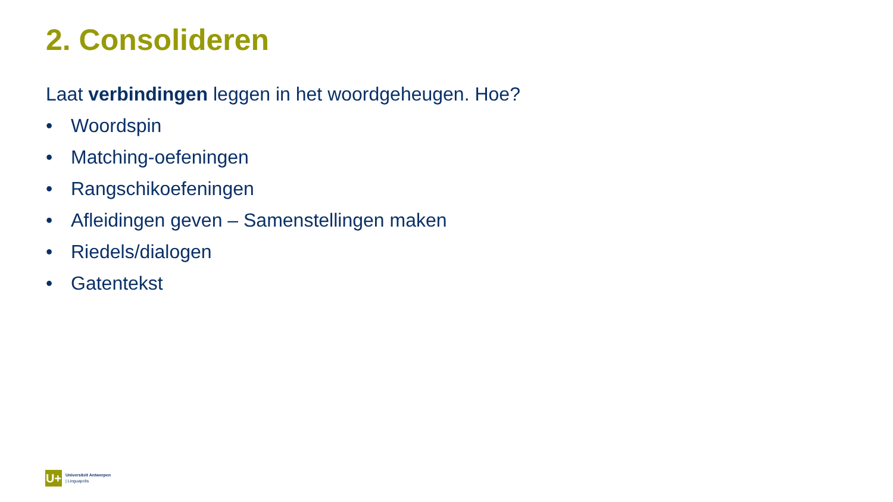2. Consolideren
Laat verbindingen leggen in het woordgeheugen. Hoe?
• Woordspin
• Matching-oefeningen
• Rangschikoefeningen
• Afleidingen geven – Samenstellingen maken
• Riedels/dialogen
• Gatentekst
U+
Universiteit Antwerpen
| Linguapolis